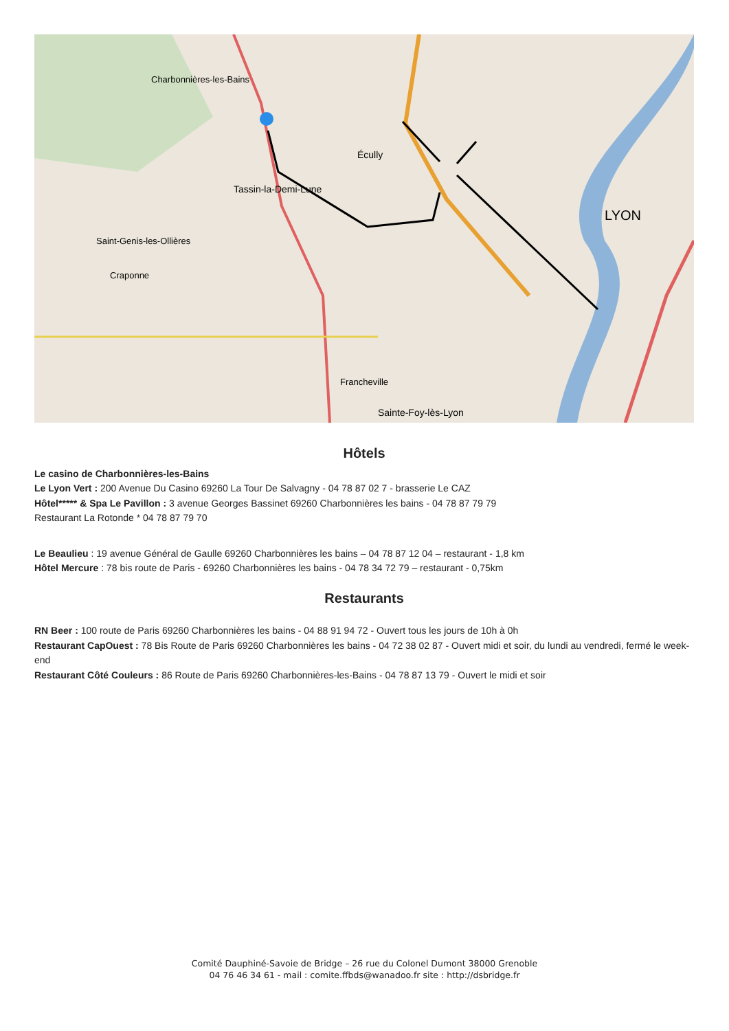Tassin-la-Demi-Lune
LYON
Écully
Charbonnières-les-Bains
Sainte-Foy-lès-Lyon
Francheville
Craponne
Saint-Genis-les-Ollières
Hôtels
Le casino de Charbonnières-les-Bains
Le Lyon Vert : 200 Avenue Du Casino 69260 La Tour De Salvagny - 04 78 87 02 7 - brasserie Le CAZ
Hôtel***** & Spa Le Pavillon : 3 avenue Georges Bassinet 69260 Charbonnières les bains - 04 78 87 79 79
Restaurant La Rotonde * 04 78 87 79 70
Le Beaulieu : 19 avenue Général de Gaulle 69260 Charbonnières les bains – 04 78 87 12 04 – restaurant - 1,8 km
Hôtel Mercure : 78 bis route de Paris - 69260 Charbonnières les bains - 04 78 34 72 79 – restaurant - 0,75km
Restaurants
RN Beer : 100 route de Paris 69260 Charbonnières les bains - 04 88 91 94 72 - Ouvert tous les jours de 10h à 0h
Restaurant CapOuest : 78 Bis Route de Paris 69260 Charbonnières les bains - 04 72 38 02 87 - Ouvert midi et soir, du lundi au vendredi, fermé le week-end
Restaurant Côté Couleurs : 86 Route de Paris 69260 Charbonnières-les-Bains - 04 78 87 13 79 - Ouvert le midi et soir
Comité Dauphiné-Savoie de Bridge – 26 rue du Colonel Dumont 38000 Grenoble
04 76 46 34 61 - mail : comite.ffbds@wanadoo.fr site : http://dsbridge.fr